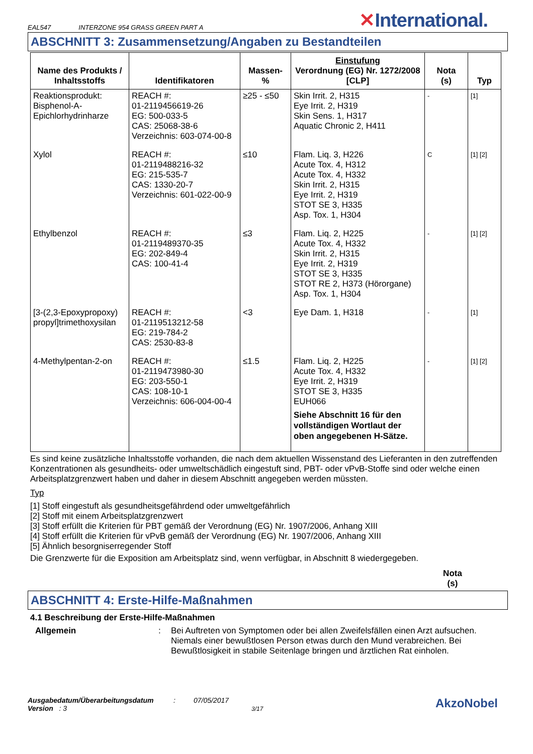EAL547 INTERZONE 954 GRASS GREEN PART A ✕International.
ABSCHNITT 3: Zusammensetzung/Angaben zu Bestandteilen
| Name des Produkts / Inhaltsstoffs | Identifikatoren | Massen- % | Einstufung Verordnung (EG) Nr. 1272/2008 [CLP] | Nota (s) | Typ |
| --- | --- | --- | --- | --- | --- |
| Reaktionsprodukt: Bisphenol-A-Epichlorhydrinharze | REACH #: 01-2119456619-26 EG: 500-033-5 CAS: 25068-38-6 Verzeichnis: 603-074-00-8 | ≥25 - ≤50 | Skin Irrit. 2, H315 Eye Irrit. 2, H319 Skin Sens. 1, H317 Aquatic Chronic 2, H411 | - | [1] |
| Xylol | REACH #: 01-2119488216-32 EG: 215-535-7 CAS: 1330-20-7 Verzeichnis: 601-022-00-9 | ≤10 | Flam. Liq. 3, H226 Acute Tox. 4, H312 Acute Tox. 4, H332 Skin Irrit. 2, H315 Eye Irrit. 2, H319 STOT SE 3, H335 Asp. Tox. 1, H304 | C | [1] [2] |
| Ethylbenzol | REACH #: 01-2119489370-35 EG: 202-849-4 CAS: 100-41-4 | ≤3 | Flam. Liq. 2, H225 Acute Tox. 4, H332 Skin Irrit. 2, H315 Eye Irrit. 2, H319 STOT SE 3, H335 STOT RE 2, H373 (Hörorgane) Asp. Tox. 1, H304 | - | [1] [2] |
| [3-(2,3-Epoxypropoxy) propyl]trimethoxysilan | REACH #: 01-2119513212-58 EG: 219-784-2 CAS: 2530-83-8 | <3 | Eye Dam. 1, H318 | - | [1] |
| 4-Methylpentan-2-on | REACH #: 01-2119473980-30 EG: 203-550-1 CAS: 108-10-1 Verzeichnis: 606-004-00-4 | ≤1.5 | Flam. Liq. 2, H225 Acute Tox. 4, H332 Eye Irrit. 2, H319 STOT SE 3, H335 EUH066 Siehe Abschnitt 16 für den vollständigen Wortlaut der oben angegebenen H-Sätze. | - | [1] [2] |
Es sind keine zusätzliche Inhaltsstoffe vorhanden, die nach dem aktuellen Wissenstand des Lieferanten in den zutreffenden Konzentrationen als gesundheits- oder umweltschädlich eingestuft sind, PBT- oder vPvB-Stoffe sind oder welche einen Arbeitsplatzgrenzwert haben und daher in diesem Abschnitt angegeben werden müssten.
Typ
[1] Stoff eingestuft als gesundheitsgefährdend oder umweltgefährlich
[2] Stoff mit einem Arbeitsplatzgrenzwert
[3] Stoff erfüllt die Kriterien für PBT gemäß der Verordnung (EG) Nr. 1907/2006, Anhang XIII
[4] Stoff erfüllt die Kriterien für vPvB gemäß der Verordnung (EG) Nr. 1907/2006, Anhang XIII
[5] Ähnlich besorgniserregender Stoff
Die Grenzwerte für die Exposition am Arbeitsplatz sind, wenn verfügbar, in Abschnitt 8 wiedergegeben.
Nota
(s)
ABSCHNITT 4: Erste-Hilfe-Maßnahmen
4.1 Beschreibung der Erste-Hilfe-Maßnahmen
Allgemein: Bei Auftreten von Symptomen oder bei allen Zweifelsfällen einen Arzt aufsuchen. Niemals einer bewußtlosen Person etwas durch den Mund verabreichen. Bei Bewußtlosigkeit in stabile Seitenlage bringen und ärztlichen Rat einholen.
Ausgabedatum/Überarbeitungsdatum
Version : 3
: 07/05/2017
3/17
AkzoNobel